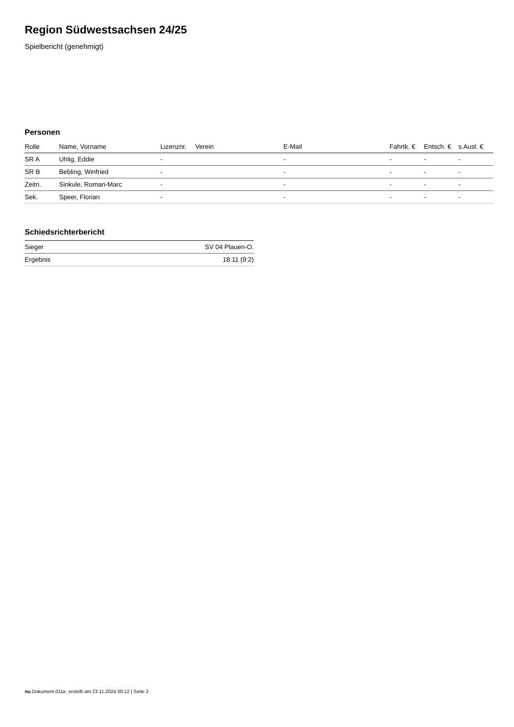Region Südwestsachsen 24/25
Spielbericht (genehmigt)
Personen
| Rolle | Name, Vorname | Lizenznr. | Verein | E-Mail | Fahrtk. € | Entsch. € | s.Ausl. € |
| --- | --- | --- | --- | --- | --- | --- | --- |
| SR A | Uhlig, Eddie | - | | - | - | - | - |
| SR B | Bebling, Winfried | - | | - | - | - | - |
| Zeitn. | Sinkule, Roman-Marc | - | | - | - | - | - |
| Sek. | Speer, Florian | - | | - | - | - | - |
Schiedsrichterbericht
| Sieger | SV 04 Plauen-O. |
| Ergebnis | 18:11 (9:2) |
nu.Dokument 011e, erstellt am 23.11.2024 00:12 | Seite 2